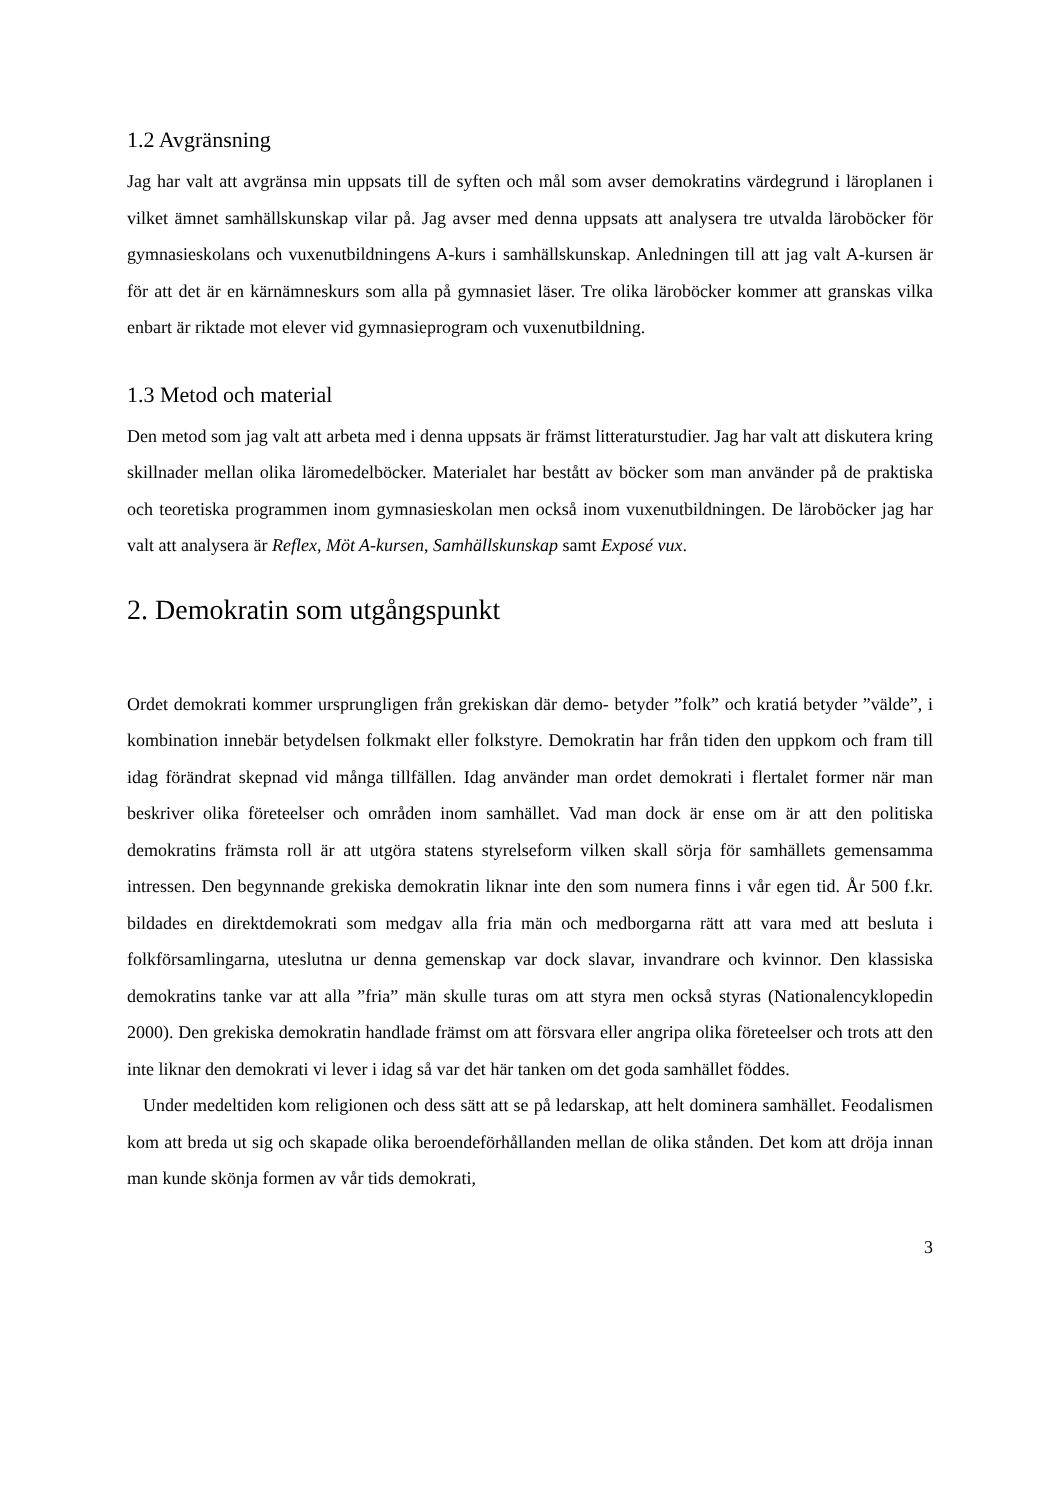1.2 Avgränsning
Jag har valt att avgränsa min uppsats till de syften och mål som avser demokratins värdegrund i läroplanen i vilket ämnet samhällskunskap vilar på. Jag avser med denna uppsats att analysera tre utvalda läroböcker för gymnasieskolans och vuxenutbildningens A-kurs i samhällskunskap. Anledningen till att jag valt A-kursen är för att det är en kärnämneskurs som alla på gymnasiet läser. Tre olika läroböcker kommer att granskas vilka enbart är riktade mot elever vid gymnasieprogram och vuxenutbildning.
1.3 Metod och material
Den metod som jag valt att arbeta med i denna uppsats är främst litteraturstudier. Jag har valt att diskutera kring skillnader mellan olika läromedelböcker. Materialet har bestått av böcker som man använder på de praktiska och teoretiska programmen inom gymnasieskolan men också inom vuxenutbildningen. De läroböcker jag har valt att analysera är Reflex, Möt A-kursen, Samhällskunskap samt Exposé vux.
2. Demokratin som utgångspunkt
Ordet demokrati kommer ursprungligen från grekiskan där demo- betyder ”folk” och kratiá betyder ”välde”, i kombination innebär betydelsen folkmakt eller folkstyre. Demokratin har från tiden den uppkom och fram till idag förändrat skepnad vid många tillfällen. Idag använder man ordet demokrati i flertalet former när man beskriver olika företeelser och områden inom samhället. Vad man dock är ense om är att den politiska demokratins främsta roll är att utgöra statens styrelseform vilken skall sörja för samhällets gemensamma intressen. Den begynnande grekiska demokratin liknar inte den som numera finns i vår egen tid. År 500 f.kr. bildades en direktdemokrati som medgav alla fria män och medborgarna rätt att vara med att besluta i folkförsamlingarna, uteslutna ur denna gemenskap var dock slavar, invandrare och kvinnor. Den klassiska demokratins tanke var att alla ”fria” män skulle turas om att styra men också styras (Nationalencyklopedin 2000). Den grekiska demokratin handlade främst om att försvara eller angripa olika företeelser och trots att den inte liknar den demokrati vi lever i idag så var det här tanken om det goda samhället föddes.
Under medeltiden kom religionen och dess sätt att se på ledarskap, att helt dominera samhället. Feodalismen kom att breda ut sig och skapade olika beroendeförhållanden mellan de olika stånden. Det kom att dröja innan man kunde skönja formen av vår tids demokrati,
3